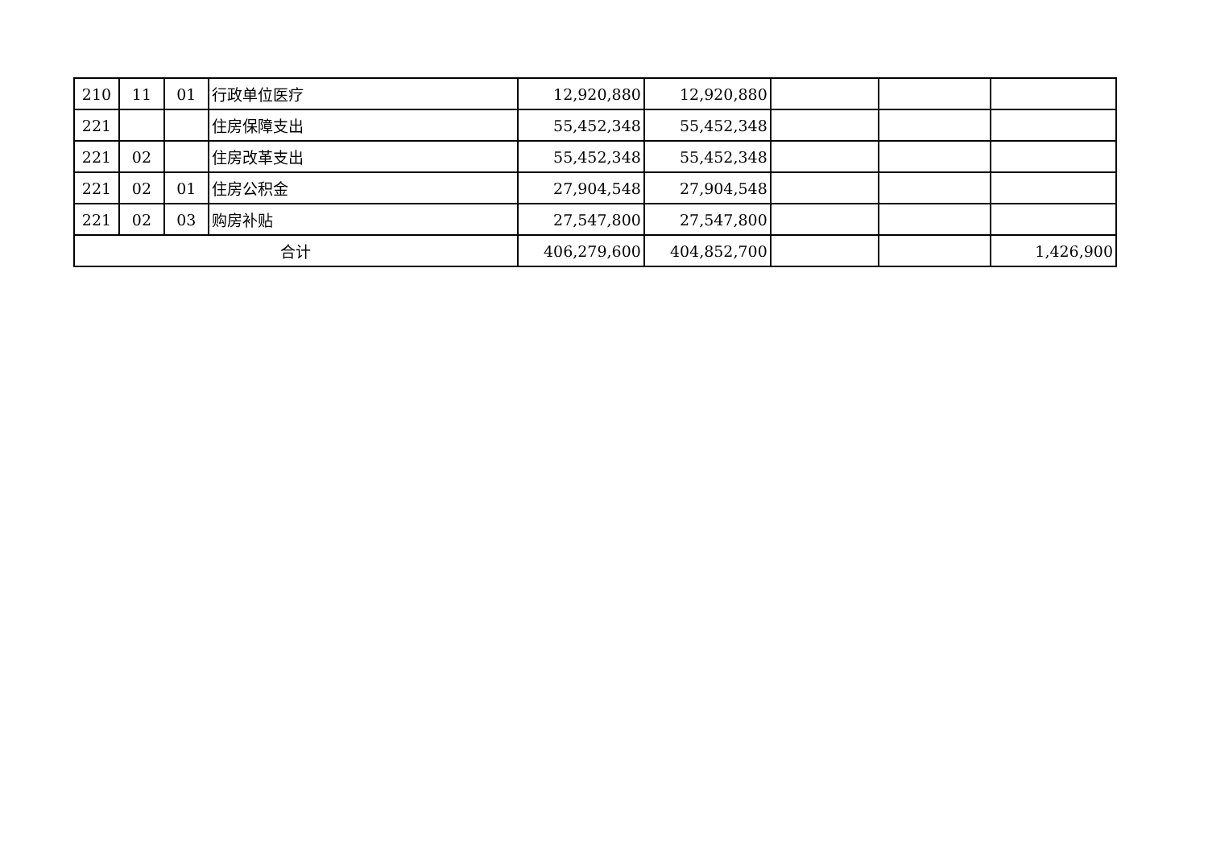| 210 | 11 | 01 | 行政单位医疗 | 12,920,880 | 12,920,880 | | | |
| 221 | | | 住房保障支出 | 55,452,348 | 55,452,348 | | | |
| 221 | 02 | | 住房改革支出 | 55,452,348 | 55,452,348 | | | |
| 221 | 02 | 01 | 住房公积金 | 27,904,548 | 27,904,548 | | | |
| 221 | 02 | 03 | 购房补贴 | 27,547,800 | 27,547,800 | | | |
| 合计 | | | | 406,279,600 | 404,852,700 | | | 1,426,900 |